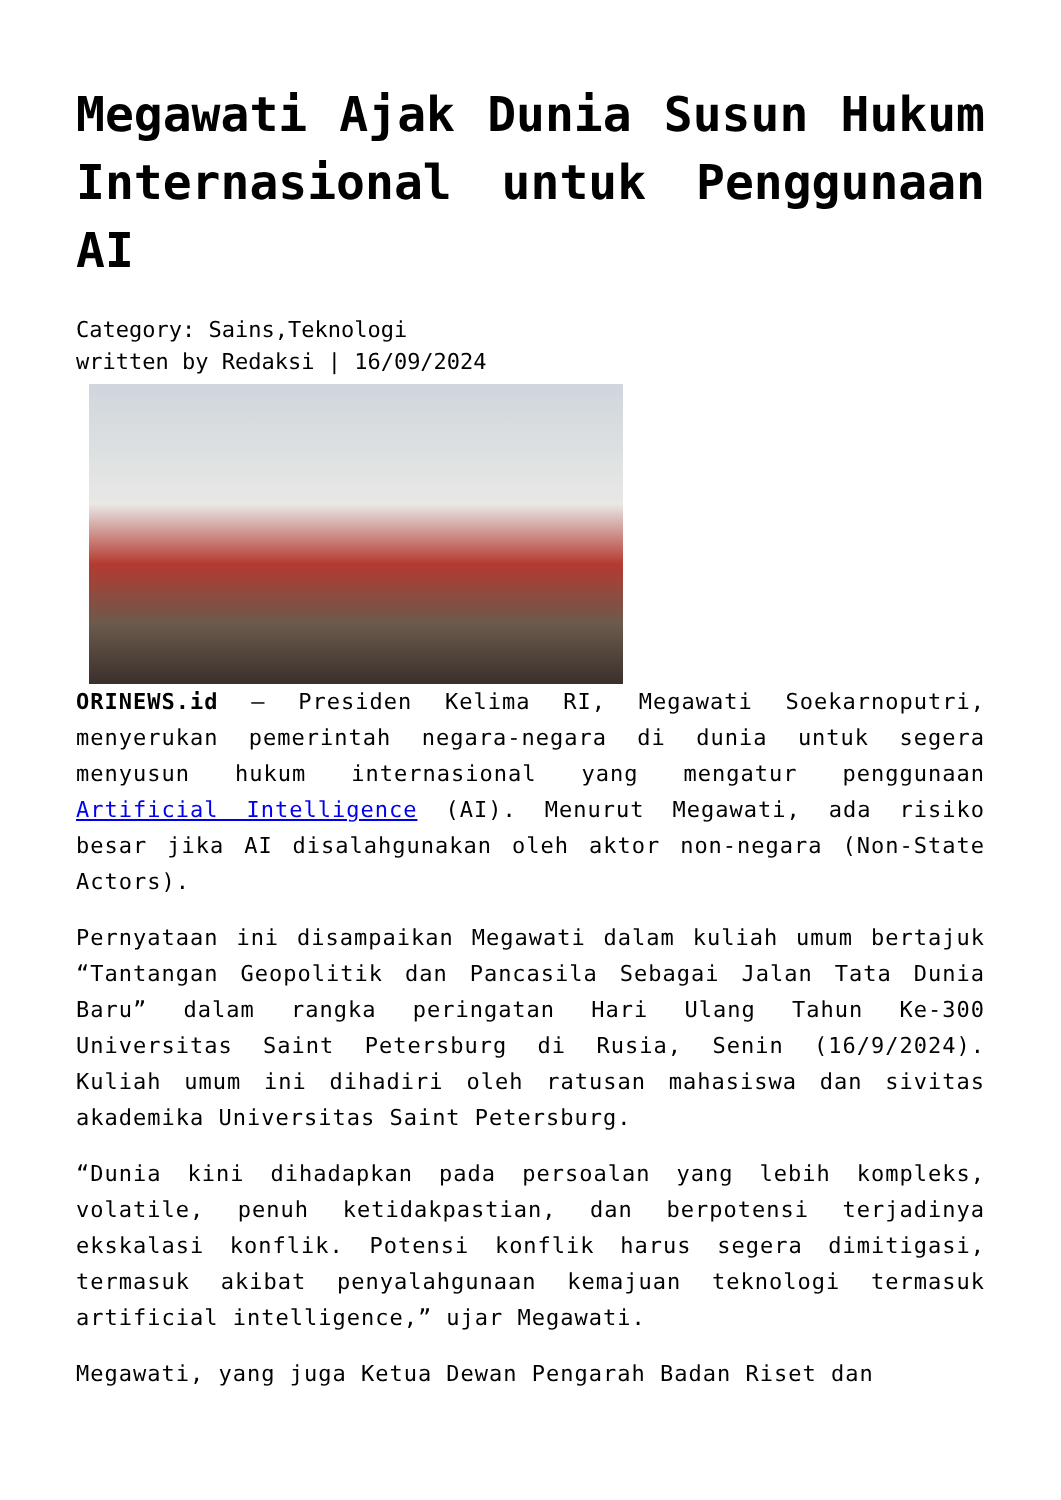Megawati Ajak Dunia Susun Hukum Internasional untuk Penggunaan AI
Category: Sains,Teknologi
written by Redaksi | 16/09/2024
ORINEWS.id – Presiden Kelima RI, Megawati Soekarnoputri, menyerukan pemerintah negara-negara di dunia untuk segera menyusun hukum internasional yang mengatur penggunaan Artificial Intelligence (AI). Menurut Megawati, ada risiko besar jika AI disalahgunakan oleh aktor non-negara (Non-State Actors).
Pernyataan ini disampaikan Megawati dalam kuliah umum bertajuk “Tantangan Geopolitik dan Pancasila Sebagai Jalan Tata Dunia Baru” dalam rangka peringatan Hari Ulang Tahun Ke-300 Universitas Saint Petersburg di Rusia, Senin (16/9/2024). Kuliah umum ini dihadiri oleh ratusan mahasiswa dan sivitas akademika Universitas Saint Petersburg.
“Dunia kini dihadapkan pada persoalan yang lebih kompleks, volatile, penuh ketidakpastian, dan berpotensi terjadinya ekskalasi konflik. Potensi konflik harus segera dimitigasi, termasuk akibat penyalahgunaan kemajuan teknologi termasuk artificial intelligence,” ujar Megawati.
Megawati, yang juga Ketua Dewan Pengarah Badan Riset dan